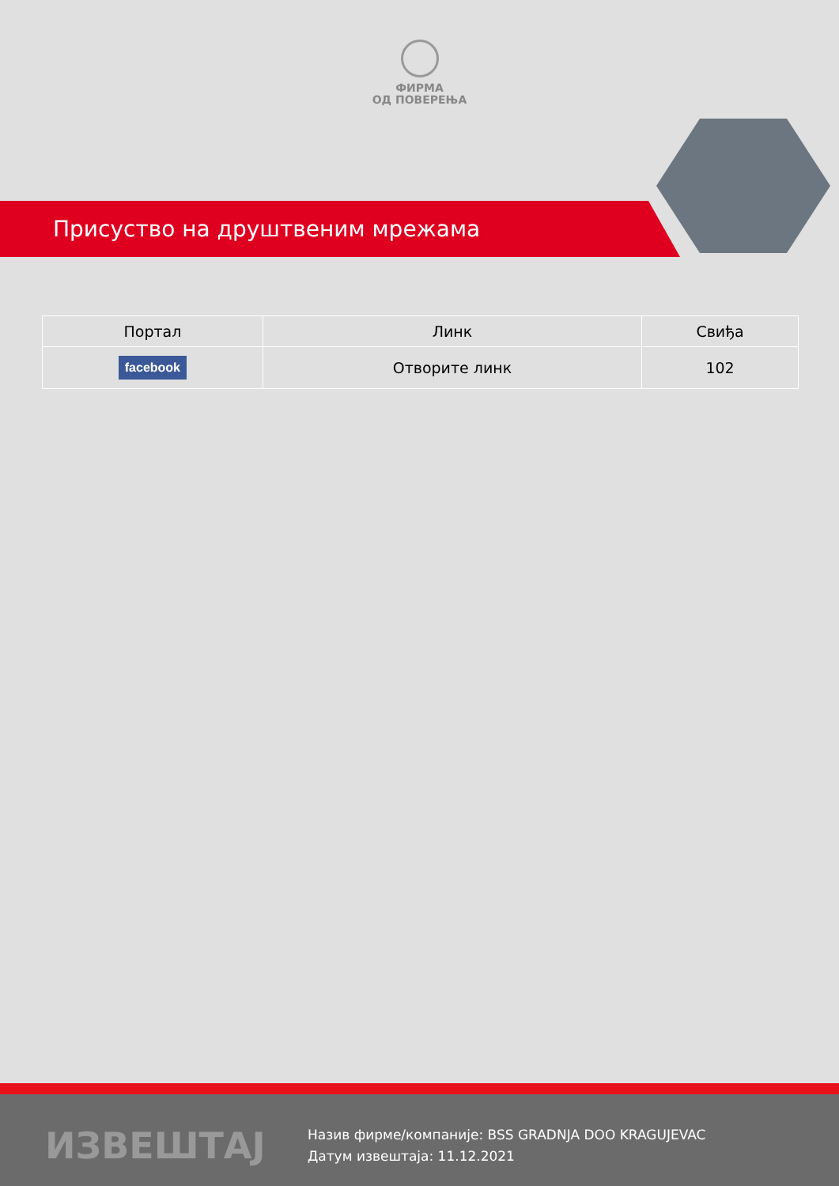ФИРМА
ОД ПОВЕРЕЊА
Присуство на друштвеним мрежама
| Портал | Линк | Свиђа |
| --- | --- | --- |
| facebook | Отворите линк | 102 |
ИЗВЕШТАЈ
Назив фирме/компаније: BSS GRADNJA DOO KRAGUJEVAC
Датум извештаја: 11.12.2021